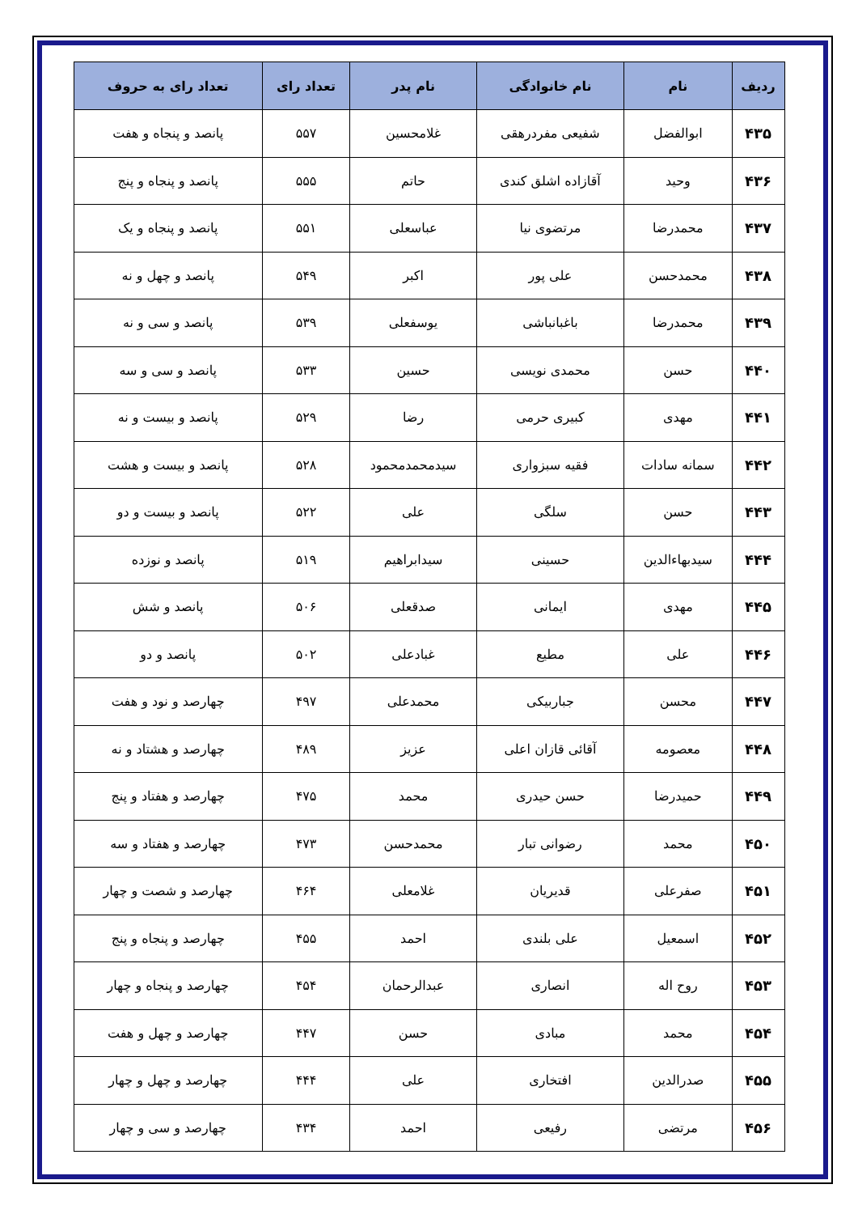| ردیف | نام | نام خانوادگی | نام پدر | تعداد رای | تعداد رای به حروف |
| --- | --- | --- | --- | --- | --- |
| ۴۳۵ | ابوالفضل | شفیعی مفردرهقی | غلامحسین | ۵۵۷ | پانصد و پنجاه و هفت |
| ۴۳۶ | وحید | آقازاده اشلق کندی | حاتم | ۵۵۵ | پانصد و پنجاه و پنج |
| ۴۳۷ | محمدرضا | مرتضوی نیا | عباسعلی | ۵۵۱ | پانصد و پنجاه و یک |
| ۴۳۸ | محمدحسن | علی پور | اکبر | ۵۴۹ | پانصد و چهل و نه |
| ۴۳۹ | محمدرضا | باغبانباشی | یوسفعلی | ۵۳۹ | پانصد و سی و نه |
| ۴۴۰ | حسن | محمدی نویسی | حسین | ۵۳۳ | پانصد و سی و سه |
| ۴۴۱ | مهدی | کبیری حرمی | رضا | ۵۲۹ | پانصد و بیست و نه |
| ۴۴۲ | سمانه سادات | فقیه سبزواری | سیدمحمدمحمود | ۵۲۸ | پانصد و بیست و هشت |
| ۴۴۳ | حسن | سلگی | علی | ۵۲۲ | پانصد و بیست و دو |
| ۴۴۴ | سیدبهاءالدین | حسینی | سیدابراهیم | ۵۱۹ | پانصد و نوزده |
| ۴۴۵ | مهدی | ایمانی | صدقعلی | ۵۰۶ | پانصد و شش |
| ۴۴۶ | علی | مطیع | غبادعلی | ۵۰۲ | پانصد و دو |
| ۴۴۷ | محسن | جباربیکی | محمدعلی | ۴۹۷ | چهارصد و نود و هفت |
| ۴۴۸ | معصومه | آقائی قازان اعلی | عزیز | ۴۸۹ | چهارصد و هشتاد و نه |
| ۴۴۹ | حمیدرضا | حسن حیدری | محمد | ۴۷۵ | چهارصد و هفتاد و پنج |
| ۴۵۰ | محمد | رضوانی تبار | محمدحسن | ۴۷۳ | چهارصد و هفتاد و سه |
| ۴۵۱ | صفرعلی | قدیریان | غلامعلی | ۴۶۴ | چهارصد و شصت و چهار |
| ۴۵۲ | اسمعیل | علی بلندی | احمد | ۴۵۵ | چهارصد و پنجاه و پنج |
| ۴۵۳ | روح اله | انصاری | عبدالرحمان | ۴۵۴ | چهارصد و پنجاه و چهار |
| ۴۵۴ | محمد | مبادی | حسن | ۴۴۷ | چهارصد و چهل و هفت |
| ۴۵۵ | صدرالدین | افتخاری | علی | ۴۴۴ | چهارصد و چهل و چهار |
| ۴۵۶ | مرتضی | رفیعی | احمد | ۴۳۴ | چهارصد و سی و چهار |